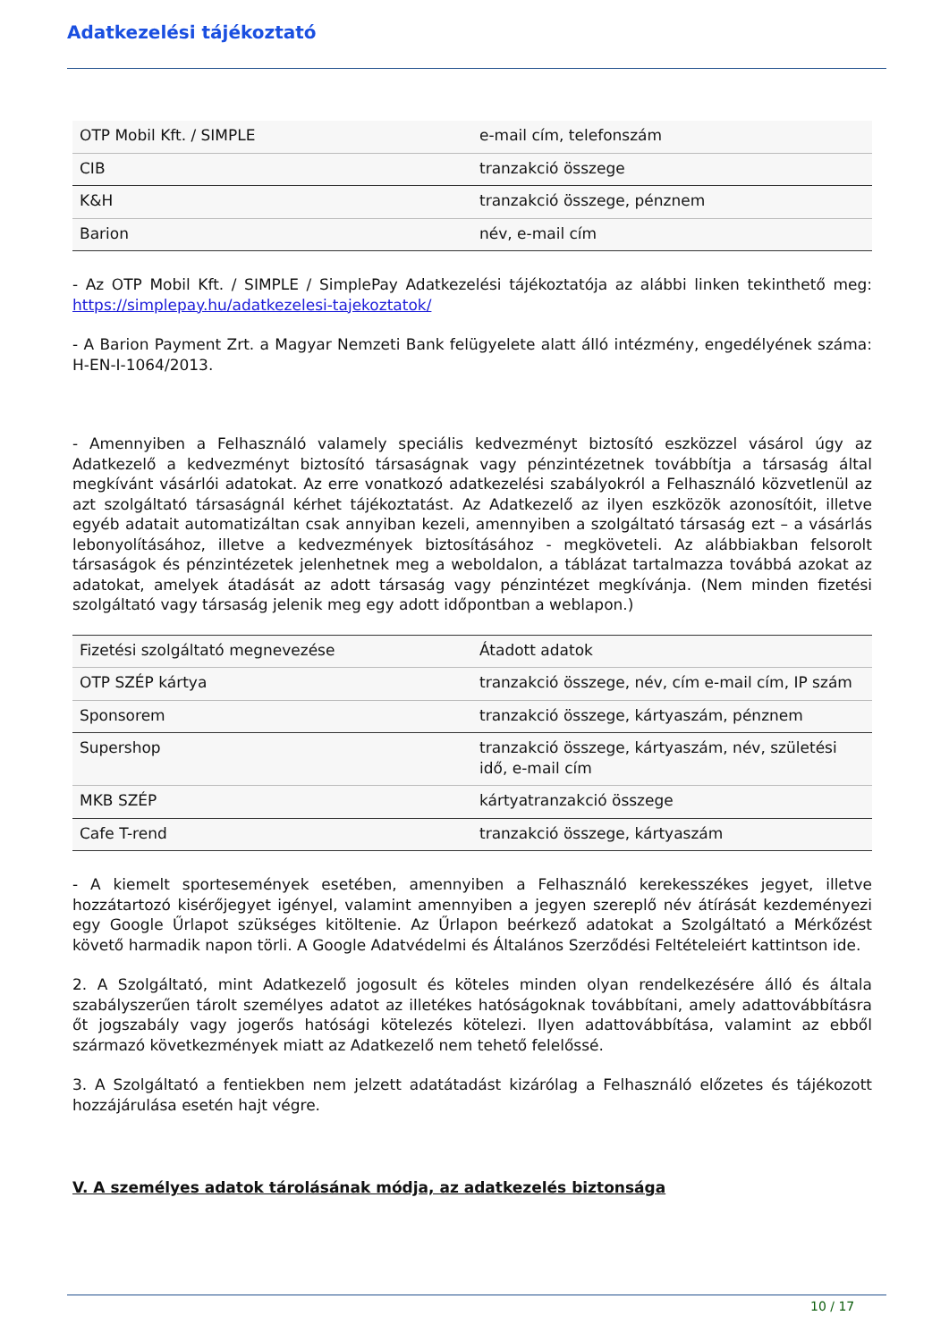Adatkezelési tájékoztató
| OTP Mobil Kft. / SIMPLE | e-mail cím, telefonszám |
| CIB | tranzakció összege |
| K&H | tranzakció összege, pénznem |
| Barion | név, e-mail cím |
- Az OTP Mobil Kft. / SIMPLE / SimplePay Adatkezelési tájékoztatója az alábbi linken tekinthető meg: https://simplepay.hu/adatkezelesi-tajekoztatok/
- A Barion Payment Zrt. a Magyar Nemzeti Bank felügyelete alatt álló intézmény, engedélyének száma: H-EN-I-1064/2013.
- Amennyiben a Felhasználó valamely speciális kedvezményt biztosító eszközzel vásárol úgy az Adatkezelő a kedvezményt biztosító társaságnak vagy pénzintézetnek továbbítja a társaság által megkívánt vásárlói adatokat. Az erre vonatkozó adatkezelési szabályokról a Felhasználó közvetlenül az azt szolgáltató társaságnál kérhet tájékoztatást. Az Adatkezelő az ilyen eszközök azonosítóit, illetve egyéb adatait automatizáltan csak annyiban kezeli, amennyiben a szolgáltató társaság ezt – a vásárlás lebonyolításához, illetve a kedvezmények biztosításához - megköveteli. Az alábbiakban felsorolt társaságok és pénzintézetek jelenhetnek meg a weboldalon, a táblázat tartalmazza továbbá azokat az adatokat, amelyek átadását az adott társaság vagy pénzintézet megkívánja. (Nem minden fizetési szolgáltató vagy társaság jelenik meg egy adott időpontban a weblapon.)
| Fizetési szolgáltató megnevezése | Átadott adatok |
| OTP SZÉP kártya | tranzakció összege, név, cím e-mail cím, IP szám |
| Sponsorem | tranzakció összege, kártyaszám, pénznem |
| Supershop | tranzakció összege, kártyaszám, név, születési idő, e-mail cím |
| MKB SZÉP | kártyatranzakció összege |
| Cafe T-rend | tranzakció összege, kártyaszám |
- A kiemelt sportesemények esetében, amennyiben a Felhasználó kerekesszékes jegyet, illetve hozzátartozó kisérőjegyet igényel, valamint amennyiben a jegyen szereplő név átírását kezdeményezi egy Google Űrlapot szükséges kitöltenie. Az Űrlapon beérkező adatokat a Szolgáltató a Mérkőzést követő harmadik napon törli. A Google Adatvédelmi és Általános Szerződési Feltételeiért kattintson ide.
2. A Szolgáltató, mint Adatkezelő jogosult és köteles minden olyan rendelkezésére álló és általa szabályszerűen tárolt személyes adatot az illetékes hatóságoknak továbbítani, amely adattovábbításra őt jogszabály vagy jogerős hatósági kötelezés kötelezi. Ilyen adattovábbítása, valamint az ebből származó következmények miatt az Adatkezelő nem tehető felelőssé.
3. A Szolgáltató a fentiekben nem jelzett adatátadást kizárólag a Felhasználó előzetes és tájékozott hozzájárulása esetén hajt végre.
V. A személyes adatok tárolásának módja, az adatkezelés biztonsága
10 / 17